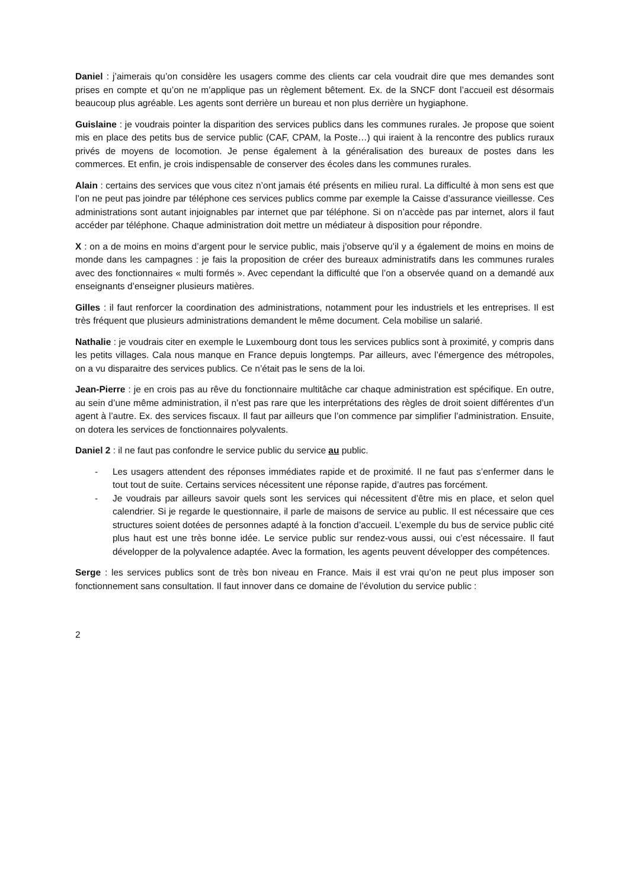Daniel : j’aimerais qu’on considère les usagers comme des clients car cela voudrait dire que mes demandes sont prises en compte et qu’on ne m’applique pas un règlement bêtement. Ex. de la SNCF dont l’accueil est désormais beaucoup plus agréable. Les agents sont derrière un bureau et non plus derrière un hygiaphone.
Guislaine : je voudrais pointer la disparition des services publics dans les communes rurales. Je propose que soient mis en place des petits bus de service public (CAF, CPAM, la Poste…) qui iraient à la rencontre des publics ruraux privés de moyens de locomotion. Je pense également à la généralisation des bureaux de postes dans les commerces. Et enfin, je crois indispensable de conserver des écoles dans les communes rurales.
Alain : certains des services que vous citez n’ont jamais été présents en milieu rural. La difficulté à mon sens est que l’on ne peut pas joindre par téléphone ces services publics comme par exemple la Caisse d’assurance vieillesse. Ces administrations sont autant injoignables par internet que par téléphone. Si on n’accède pas par internet, alors il faut accéder par téléphone. Chaque administration doit mettre un médiateur à disposition pour répondre.
X : on a de moins en moins d’argent pour le service public, mais j’observe qu’il y a également de moins en moins de monde dans les campagnes : je fais la proposition de créer des bureaux administratifs dans les communes rurales avec des fonctionnaires « multi formés ». Avec cependant la difficulté que l’on a observée quand on a demandé aux enseignants d’enseigner plusieurs matières.
Gilles : il faut renforcer la coordination des administrations, notamment pour les industriels et les entreprises. Il est très fréquent que plusieurs administrations demandent le même document. Cela mobilise un salarié.
Nathalie : je voudrais citer en exemple le Luxembourg dont tous les services publics sont à proximité, y compris dans les petits villages. Cala nous manque en France depuis longtemps. Par ailleurs, avec l’émergence des métropoles, on a vu disparaitre des services publics. Ce n’était pas le sens de la loi.
Jean-Pierre : je en crois pas au rêve du fonctionnaire multitâche car chaque administration est spécifique. En outre, au sein d’une même administration, il n’est pas rare que les interprétations des règles de droit soient différentes d’un agent à l’autre. Ex. des services fiscaux. Il faut par ailleurs que l’on commence par simplifier l’administration. Ensuite, on dotera les services de fonctionnaires polyvalents.
Daniel 2 : il ne faut pas confondre le service public du service au public.
- Les usagers attendent des réponses immédiates rapide et de proximité. Il ne faut pas s’enfermer dans le tout tout de suite. Certains services nécessitent une réponse rapide, d’autres pas forcément.
- Je voudrais par ailleurs savoir quels sont les services qui nécessitent d’être mis en place, et selon quel calendrier. Si je regarde le questionnaire, il parle de maisons de service au public. Il est nécessaire que ces structures soient dotées de personnes adapté à la fonction d’accueil. L’exemple du bus de service public cité plus haut est une très bonne idée. Le service public sur rendez-vous aussi, oui c’est nécessaire. Il faut développer de la polyvalence adaptée. Avec la formation, les agents peuvent développer des compétences.
Serge : les services publics sont de très bon niveau en France. Mais il est vrai qu’on ne peut plus imposer son fonctionnement sans consultation. Il faut innover dans ce domaine de l’évolution du service public :
2